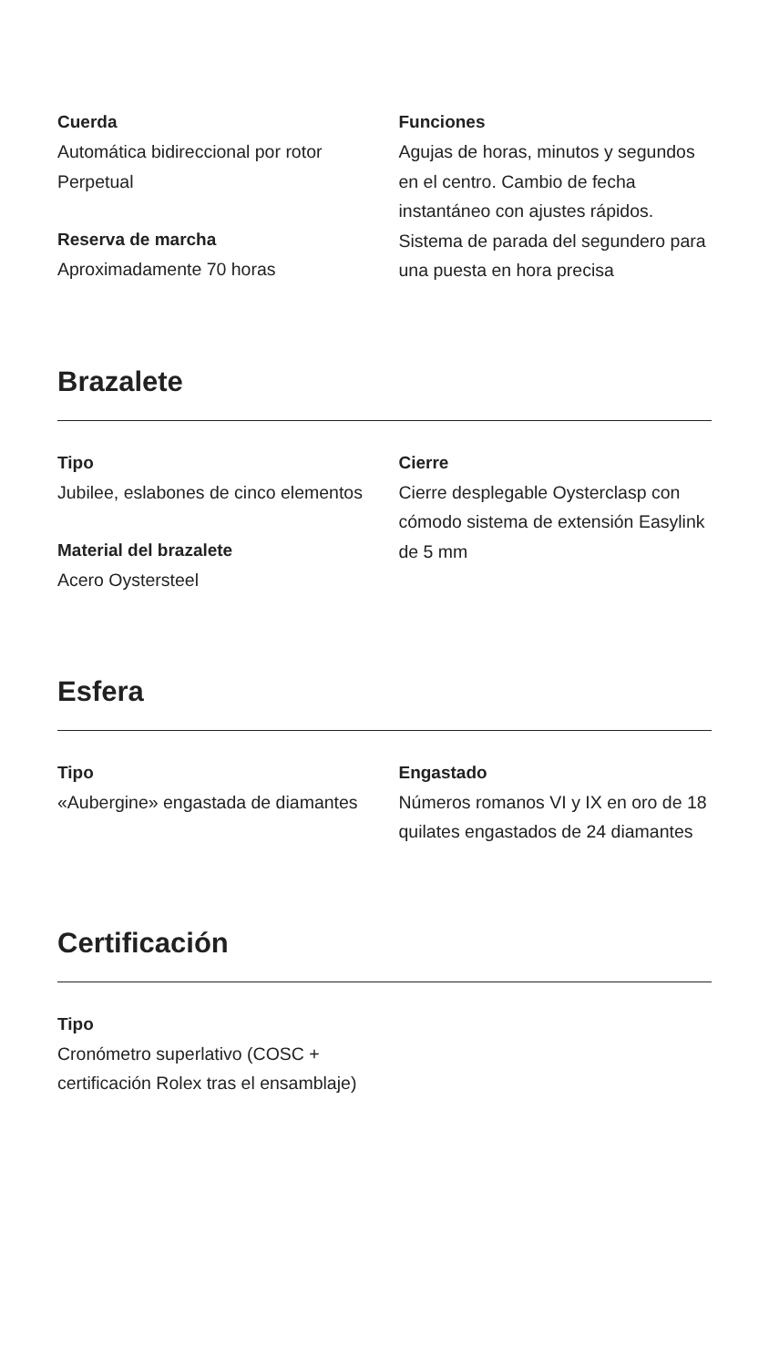Cuerda
Automática bidireccional por rotor Perpetual
Reserva de marcha
Aproximadamente 70 horas
Funciones
Agujas de horas, minutos y segundos en el centro. Cambio de fecha instantáneo con ajustes rápidos. Sistema de parada del segundero para una puesta en hora precisa
Brazalete
Tipo
Jubilee, eslabones de cinco elementos
Material del brazalete
Acero Oystersteel
Cierre
Cierre desplegable Oysterclasp con cómodo sistema de extensión Easylink de 5 mm
Esfera
Tipo
«Aubergine» engastada de diamantes
Engastado
Números romanos VI y IX en oro de 18 quilates engastados de 24 diamantes
Certificación
Tipo
Cronómetro superlativo (COSC + certificación Rolex tras el ensamblaje)